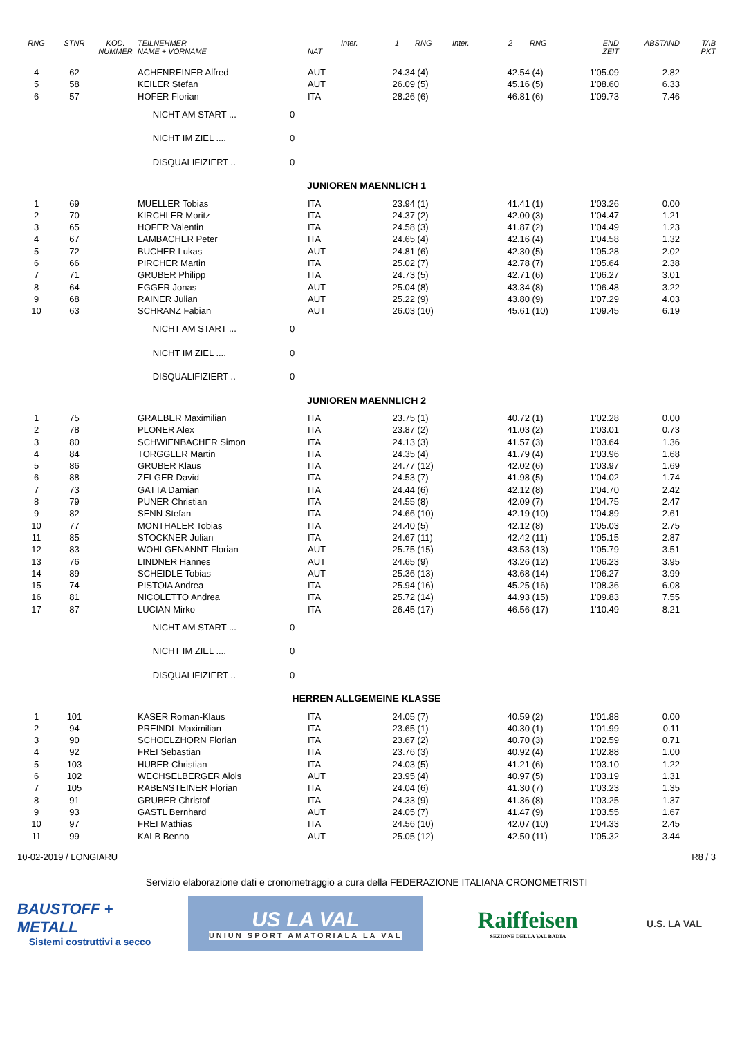| RNG | STNR | KOD. NUMMER | TEILNEHMER NAME + VORNAME | | NAT | Inter. | 1 | RNG | Inter. | 2 | RNG | END ZEIT | ABSTAND | TAB PKT |
| --- | --- | --- | --- | --- | --- | --- | --- | --- | --- | --- | --- | --- | --- | --- |
| 4 | 62 | | ACHENREINER Alfred | | AUT | | 24.34 | (4) | | 42.54 | (4) | 1'05.09 | 2.82 | |
| 5 | 58 | | KEILER Stefan | | AUT | | 26.09 | (5) | | 45.16 | (5) | 1'08.60 | 6.33 | |
| 6 | 57 | | HOFER Florian | | ITA | | 28.26 | (6) | | 46.81 | (6) | 1'09.73 | 7.46 | |
| | | | NICHT AM START ... | 0 | | | | | | | | | | |
| | | | NICHT IM ZIEL .... | 0 | | | | | | | | | | |
| | | | DISQUALIFIZIERT .. | 0 | | | | | | | | | | |
| JUNIOREN MAENNLICH 1 | | | | | | | | | | | | | | |
| 1 | 69 | | MUELLER Tobias | | ITA | | 23.94 | (1) | | 41.41 | (1) | 1'03.26 | 0.00 | |
| 2 | 70 | | KIRCHLER Moritz | | ITA | | 24.37 | (2) | | 42.00 | (3) | 1'04.47 | 1.21 | |
| 3 | 65 | | HOFER Valentin | | ITA | | 24.58 | (3) | | 41.87 | (2) | 1'04.49 | 1.23 | |
| 4 | 67 | | LAMBACHER Peter | | ITA | | 24.65 | (4) | | 42.16 | (4) | 1'04.58 | 1.32 | |
| 5 | 72 | | BUCHER Lukas | | AUT | | 24.81 | (6) | | 42.30 | (5) | 1'05.28 | 2.02 | |
| 6 | 66 | | PIRCHER Martin | | ITA | | 25.02 | (7) | | 42.78 | (7) | 1'05.64 | 2.38 | |
| 7 | 71 | | GRUBER Philipp | | ITA | | 24.73 | (5) | | 42.71 | (6) | 1'06.27 | 3.01 | |
| 8 | 64 | | EGGER Jonas | | AUT | | 25.04 | (8) | | 43.34 | (8) | 1'06.48 | 3.22 | |
| 9 | 68 | | RAINER Julian | | AUT | | 25.22 | (9) | | 43.80 | (9) | 1'07.29 | 4.03 | |
| 10 | 63 | | SCHRANZ Fabian | | AUT | | 26.03 | (10) | | 45.61 | (10) | 1'09.45 | 6.19 | |
| | | | NICHT AM START ... | 0 | | | | | | | | | | |
| | | | NICHT IM ZIEL .... | 0 | | | | | | | | | | |
| | | | DISQUALIFIZIERT .. | 0 | | | | | | | | | | |
| JUNIOREN MAENNLICH 2 | | | | | | | | | | | | | | |
| 1 | 75 | | GRAEBER Maximilian | | ITA | | 23.75 | (1) | | 40.72 | (1) | 1'02.28 | 0.00 | |
| 2 | 78 | | PLONER Alex | | ITA | | 23.87 | (2) | | 41.03 | (2) | 1'03.01 | 0.73 | |
| 3 | 80 | | SCHWIENBACHER Simon | | ITA | | 24.13 | (3) | | 41.57 | (3) | 1'03.64 | 1.36 | |
| 4 | 84 | | TORGGLER Martin | | ITA | | 24.35 | (4) | | 41.79 | (4) | 1'03.96 | 1.68 | |
| 5 | 86 | | GRUBER Klaus | | ITA | | 24.77 | (12) | | 42.02 | (6) | 1'03.97 | 1.69 | |
| 6 | 88 | | ZELGER David | | ITA | | 24.53 | (7) | | 41.98 | (5) | 1'04.02 | 1.74 | |
| 7 | 73 | | GATTA Damian | | ITA | | 24.44 | (6) | | 42.12 | (8) | 1'04.70 | 2.42 | |
| 8 | 79 | | PUNER Christian | | ITA | | 24.55 | (8) | | 42.09 | (7) | 1'04.75 | 2.47 | |
| 9 | 82 | | SENN Stefan | | ITA | | 24.66 | (10) | | 42.19 | (10) | 1'04.89 | 2.61 | |
| 10 | 77 | | MONTHALER Tobias | | ITA | | 24.40 | (5) | | 42.12 | (8) | 1'05.03 | 2.75 | |
| 11 | 85 | | STOCKNER Julian | | ITA | | 24.67 | (11) | | 42.42 | (11) | 1'05.15 | 2.87 | |
| 12 | 83 | | WOHLGENANNT Florian | | AUT | | 25.75 | (15) | | 43.53 | (13) | 1'05.79 | 3.51 | |
| 13 | 76 | | LINDNER Hannes | | AUT | | 24.65 | (9) | | 43.26 | (12) | 1'06.23 | 3.95 | |
| 14 | 89 | | SCHEIDLE Tobias | | AUT | | 25.36 | (13) | | 43.68 | (14) | 1'06.27 | 3.99 | |
| 15 | 74 | | PISTOIA Andrea | | ITA | | 25.94 | (16) | | 45.25 | (16) | 1'08.36 | 6.08 | |
| 16 | 81 | | NICOLETTO Andrea | | ITA | | 25.72 | (14) | | 44.93 | (15) | 1'09.83 | 7.55 | |
| 17 | 87 | | LUCIAN Mirko | | ITA | | 26.45 | (17) | | 46.56 | (17) | 1'10.49 | 8.21 | |
| | | | NICHT AM START ... | 0 | | | | | | | | | | |
| | | | NICHT IM ZIEL .... | 0 | | | | | | | | | | |
| | | | DISQUALIFIZIERT .. | 0 | | | | | | | | | | |
| HERREN ALLGEMEINE KLASSE | | | | | | | | | | | | | | |
| 1 | 101 | | KASER Roman-Klaus | | ITA | | 24.05 | (7) | | 40.59 | (2) | 1'01.88 | 0.00 | |
| 2 | 94 | | PREINDL Maximilian | | ITA | | 23.65 | (1) | | 40.30 | (1) | 1'01.99 | 0.11 | |
| 3 | 90 | | SCHOELZHORN Florian | | ITA | | 23.67 | (2) | | 40.70 | (3) | 1'02.59 | 0.71 | |
| 4 | 92 | | FREI Sebastian | | ITA | | 23.76 | (3) | | 40.92 | (4) | 1'02.88 | 1.00 | |
| 5 | 103 | | HUBER Christian | | ITA | | 24.03 | (5) | | 41.21 | (6) | 1'03.10 | 1.22 | |
| 6 | 102 | | WECHSELBERGER Alois | | AUT | | 23.95 | (4) | | 40.97 | (5) | 1'03.19 | 1.31 | |
| 7 | 105 | | RABENSTEINER Florian | | ITA | | 24.04 | (6) | | 41.30 | (7) | 1'03.23 | 1.35 | |
| 8 | 91 | | GRUBER Christof | | ITA | | 24.33 | (9) | | 41.36 | (8) | 1'03.25 | 1.37 | |
| 9 | 93 | | GASTL Bernhard | | AUT | | 24.05 | (7) | | 41.47 | (9) | 1'03.55 | 1.67 | |
| 10 | 97 | | FREI Mathias | | ITA | | 24.56 | (10) | | 42.07 | (10) | 1'04.33 | 2.45 | |
| 11 | 99 | | KALB Benno | | AUT | | 25.05 | (12) | | 42.50 | (11) | 1'05.32 | 3.44 | |
10-02-2019 / LONGIARU R8 / 3
Servizio elaborazione dati e cronometraggio a cura della FEDERAZIONE ITALIANA CRONOMETRISTI
BAUSTOFF + METALL
Sistemi costruttivi a secco
US LA VAL
UNIUN SPORT AMATORIALA LA VAL
Raiffeisen
SEZIONE DELLA VAL BADIA
U.S. LA VAL